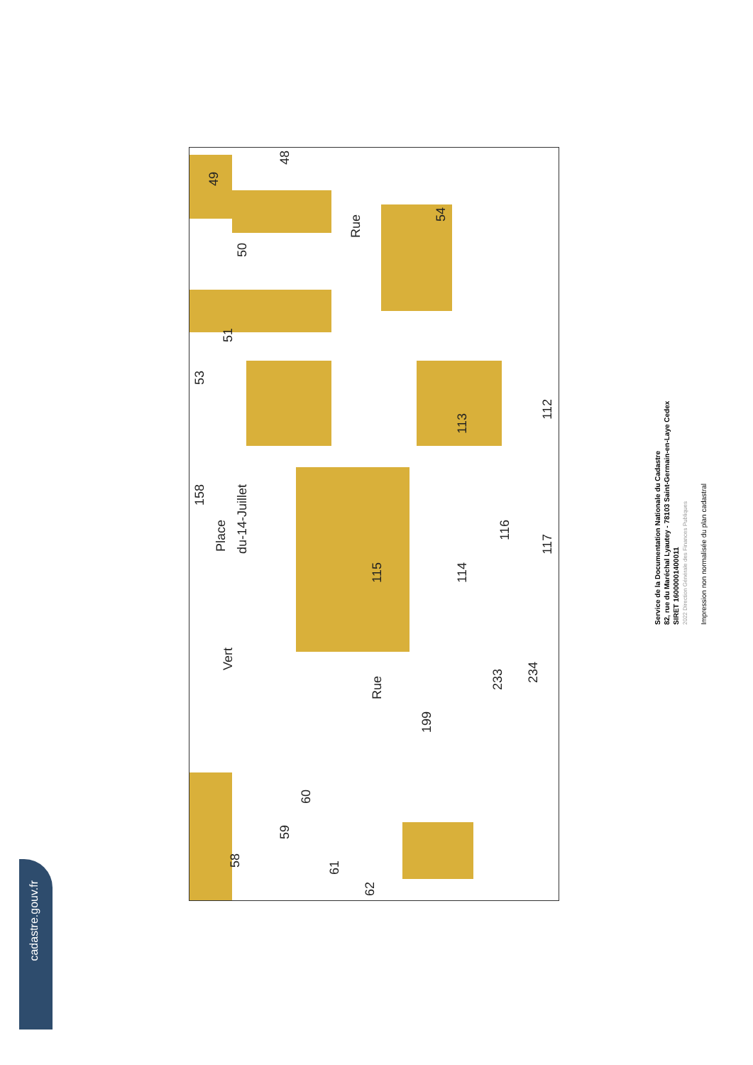49
48
50
51
53
54
Rue
158
Place
du-14-Juillet
115
113
112
114
116
117
Vert
Rue
199
233
234
60
59
58
61
62
cadastre.gouv.fr
Service de la Documentation Nationale du Cadastre
82, rue du Maréchal Lyautey - 78103 Saint-Germain-en-Laye Cedex
SIRET 16000001400011
2022 Direction Générale des Finances Publiques
Impression non normalisée du plan cadastral